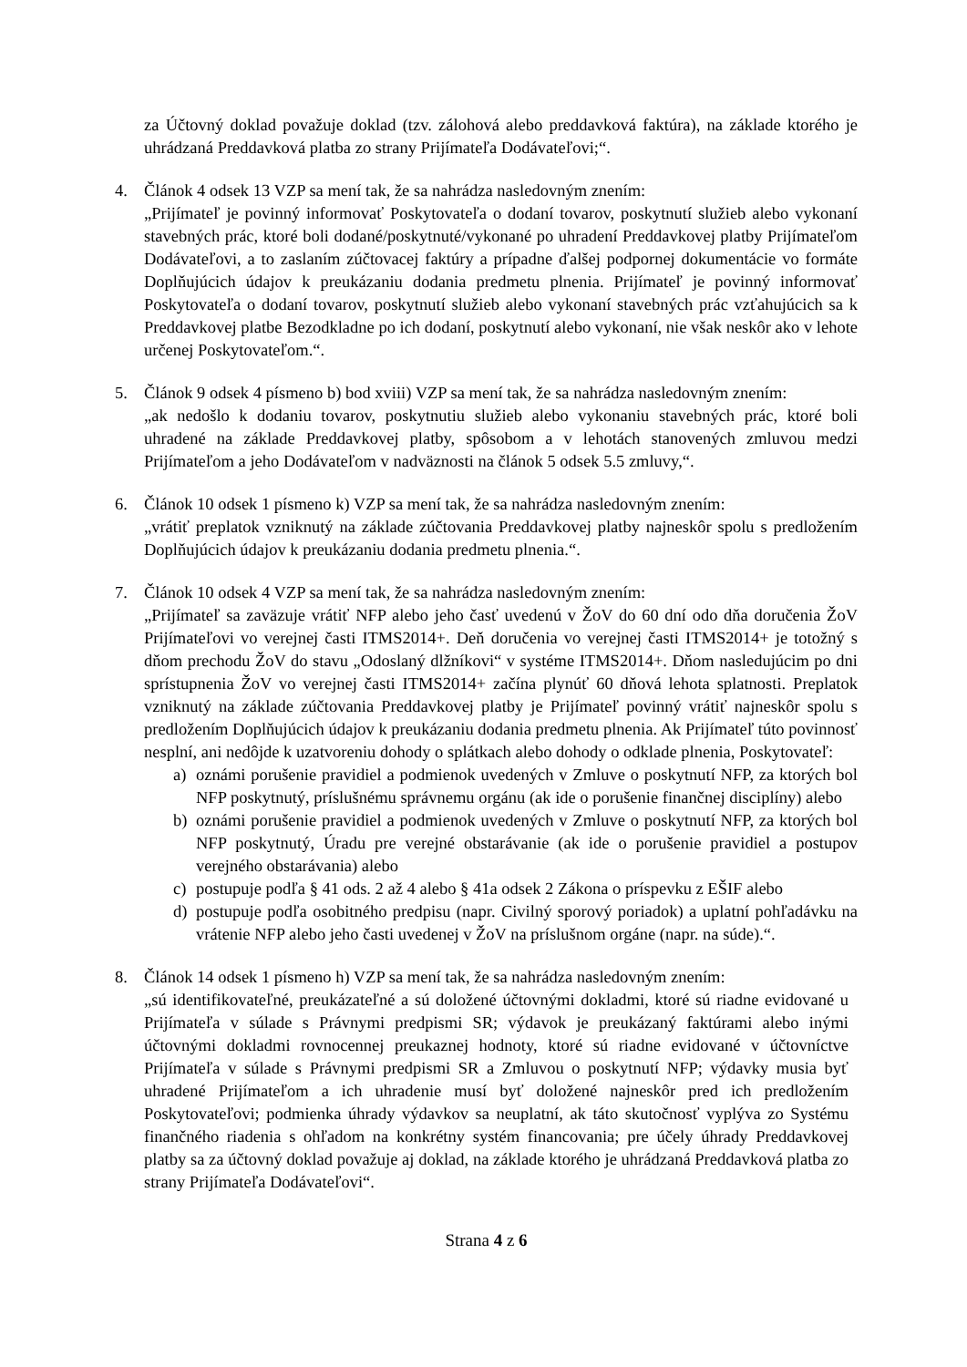za Účtovný doklad považuje doklad (tzv. zálohová alebo preddavková faktúra), na základe ktorého je uhrádzaná Preddavková platba zo strany Prijímateľa Dodávateľovi;“.
4. Článok 4 odsek 13 VZP sa mení tak, že sa nahrádza nasledovným znením:
„Prijímateľ je povinný informovať Poskytovateľa o dodaní tovarov, poskytnutí služieb alebo vykonaní stavebných prác, ktoré boli dodané/poskytnuté/vykonané po uhradení Preddavkovej platby Prijímateľom Dodávateľovi, a to zaslaním zúčtovacej faktúry a prípadne ďalšej podpornej dokumentácie vo formáte Doplňujúcich údajov k preukázaniu dodania predmetu plnenia. Prijímateľ je povinný informovať Poskytovateľa o dodaní tovarov, poskytnutí služieb alebo vykonaní stavebných prác vzťahujúcich sa k Preddavkovej platbe Bezodkladne po ich dodaní, poskytnutí alebo vykonaní, nie však neskôr ako v lehote určenej Poskytovateľom.“.
5. Článok 9 odsek 4 písmeno b) bod xviii) VZP sa mení tak, že sa nahrádza nasledovným znením:
„ak nedošlo k dodaniu tovarov, poskytnutiu služieb alebo vykonaniu stavebných prác, ktoré boli uhradené na základe Preddavkovej platby, spôsobom a v lehotách stanovených zmluvou medzi Prijímateľom a jeho Dodávateľom v nadväznosti na článok 5 odsek 5.5 zmluvy,“.
6. Článok 10 odsek 1 písmeno k) VZP sa mení tak, že sa nahrádza nasledovným znením:
„vrátiť preplatok vzniknutý na základe zúčtovania Preddavkovej platby najneskôr spolu s predložením Doplňujúcich údajov k preukázaniu dodania predmetu plnenia.“.
7. Článok 10 odsek 4 VZP sa mení tak, že sa nahrádza nasledovným znením:
„Prijímateľ sa zaväzuje vrátiť NFP alebo jeho časť uvedenú v ŽoV do 60 dní odo dňa doručenia ŽoV Prijímateľovi vo verejnej časti ITMS2014+. Deň doručenia vo verejnej časti ITMS2014+ je totožný s dňom prechodu ŽoV do stavu „Odoslaný dlžníkovi“ v systéme ITMS2014+. Dňom nasledujúcim po dni sprístupnenia ŽoV vo verejnej časti ITMS2014+ začína plynúť 60 dňová lehota splatnosti. Preplatok vzniknutý na základe zúčtovania Preddavkovej platby je Prijímateľ povinný vrátiť najneskôr spolu s predložením Doplňujúcich údajov k preukázaniu dodania predmetu plnenia. Ak Prijímateľ túto povinnosť nesplní, ani nedôjde k uzatvoreniu dohody o splátkach alebo dohody o odklade plnenia, Poskytovateľ:
a) oznámi porušenie pravidiel a podmienok uvedených v Zmluve o poskytnutí NFP, za ktorých bol NFP poskytnutý, príslušnému správnemu orgánu (ak ide o porušenie finančnej disciplíny) alebo
b) oznámi porušenie pravidiel a podmienok uvedených v Zmluve o poskytnutí NFP, za ktorých bol NFP poskytnutý, Úradu pre verejné obstarávanie (ak ide o porušenie pravidiel a postupov verejného obstarávania) alebo
c) postupuje podľa § 41 ods. 2 až 4 alebo § 41a odsek 2 Zákona o príspevku z EŠIF alebo
d) postupuje podľa osobitného predpisu (napr. Civilný sporový poriadok) a uplatní pohľadávku na vrátenie NFP alebo jeho časti uvedenej v ŽoV na príslušnom orgáne (napr. na súde).“.
8. Článok 14 odsek 1 písmeno h) VZP sa mení tak, že sa nahrádza nasledovným znením:
„sú identifikovateľné, preukázateľné a sú doložené účtovnými dokladmi, ktoré sú riadne evidované u Prijímateľa v súlade s Právnymi predpismi SR; výdavok je preukázaný faktúrami alebo inými účtovnými dokladmi rovnocennej preukaznej hodnoty, ktoré sú riadne evidované v účtovníctve Prijímateľa v súlade s Právnymi predpismi SR a Zmluvou o poskytnutí NFP; výdavky musia byť uhradené Prijímateľom a ich uhradenie musí byť doložené najneskôr pred ich predložením Poskytovateľovi; podmienka úhrady výdavkov sa neuplatní, ak táto skutočnosť vyplýva zo Systému finančného riadenia s ohľadom na konkrétny systém financovania; pre účely úhrady Preddavkovej platby sa za účtovný doklad považuje aj doklad, na základe ktorého je uhrádzaná Preddavková platba zo strany Prijímateľa Dodávateľovi“.
Strana 4 z 6